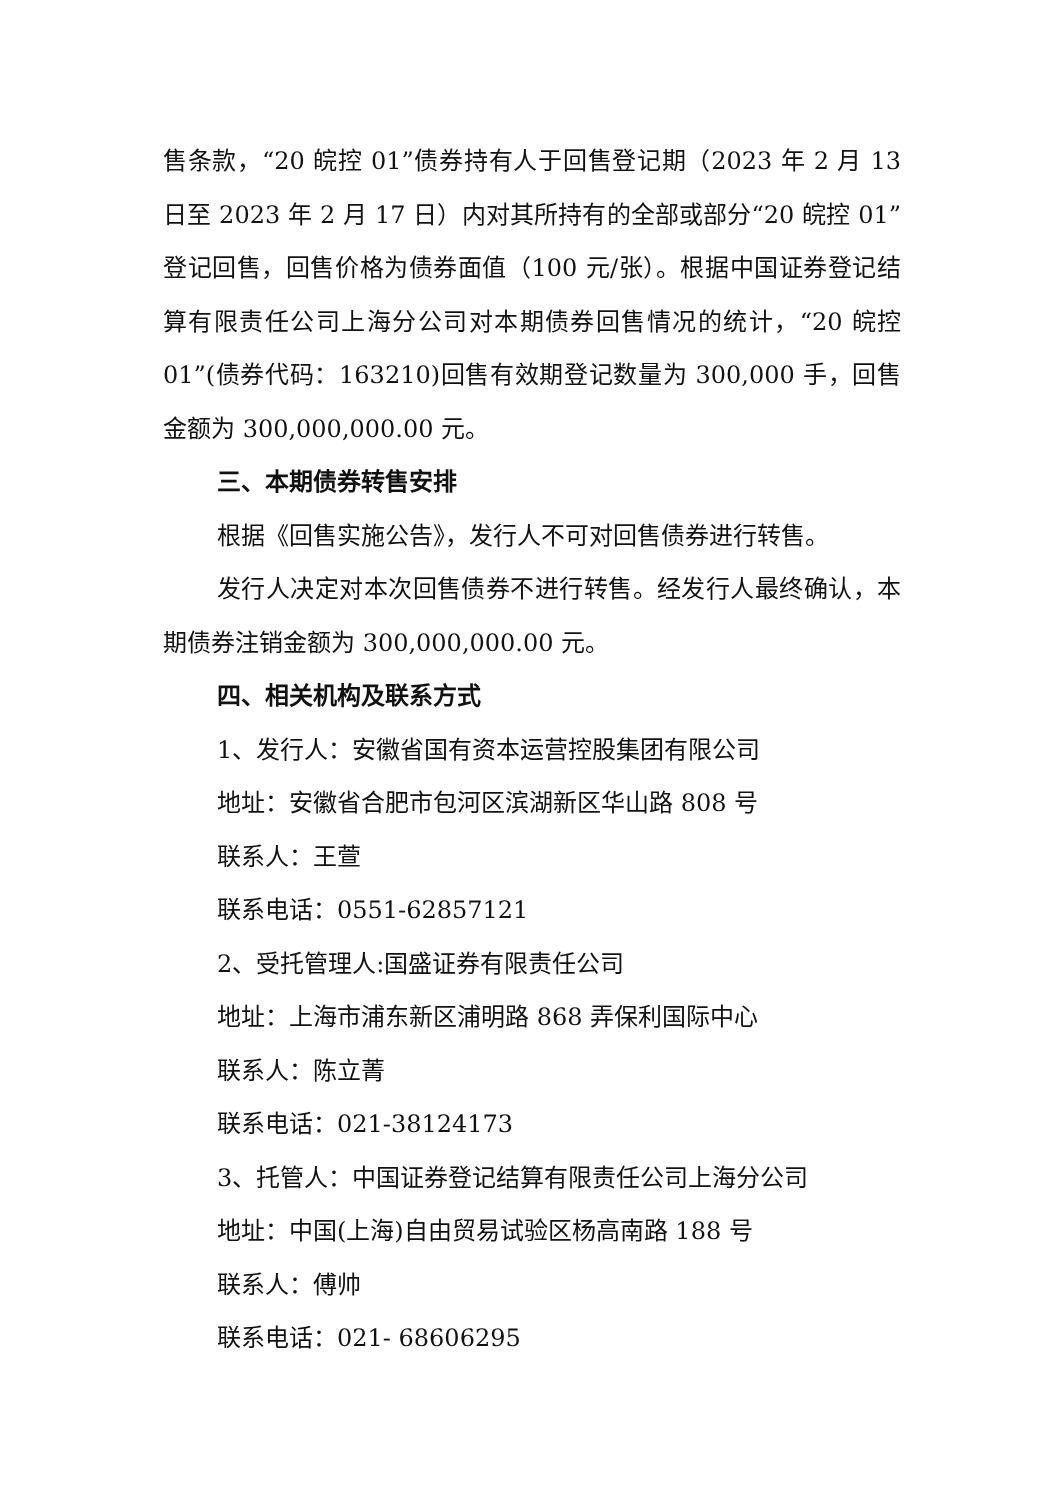售条款，“20 皖控 01”债券持有人于回售登记期（2023 年 2 月 13 日至 2023 年 2 月 17 日）内对其所持有的全部或部分“20 皖控 01”登记回售，回售价格为债券面值（100 元/张）。根据中国证券登记结算有限责任公司上海分公司对本期债券回售情况的统计，“20 皖控 01”(债券代码：163210)回售有效期登记数量为 300,000 手，回售金额为 300,000,000.00 元。
三、本期债券转售安排
根据《回售实施公告》，发行人不可对回售债券进行转售。
发行人决定对本次回售债券不进行转售。经发行人最终确认，本期债券注销金额为 300,000,000.00 元。
四、相关机构及联系方式
1、发行人：安徽省国有资本运营控股集团有限公司
地址：安徽省合肥市包河区滨湖新区华山路 808 号
联系人：王萱
联系电话：0551-62857121
2、受托管理人:国盛证券有限责任公司
地址：上海市浦东新区浦明路 868 弄保利国际中心
联系人：陈立菁
联系电话：021-38124173
3、托管人：中国证券登记结算有限责任公司上海分公司
地址：中国(上海)自由贸易试验区杨高南路 188 号
联系人：傅帅
联系电话：021- 68606295